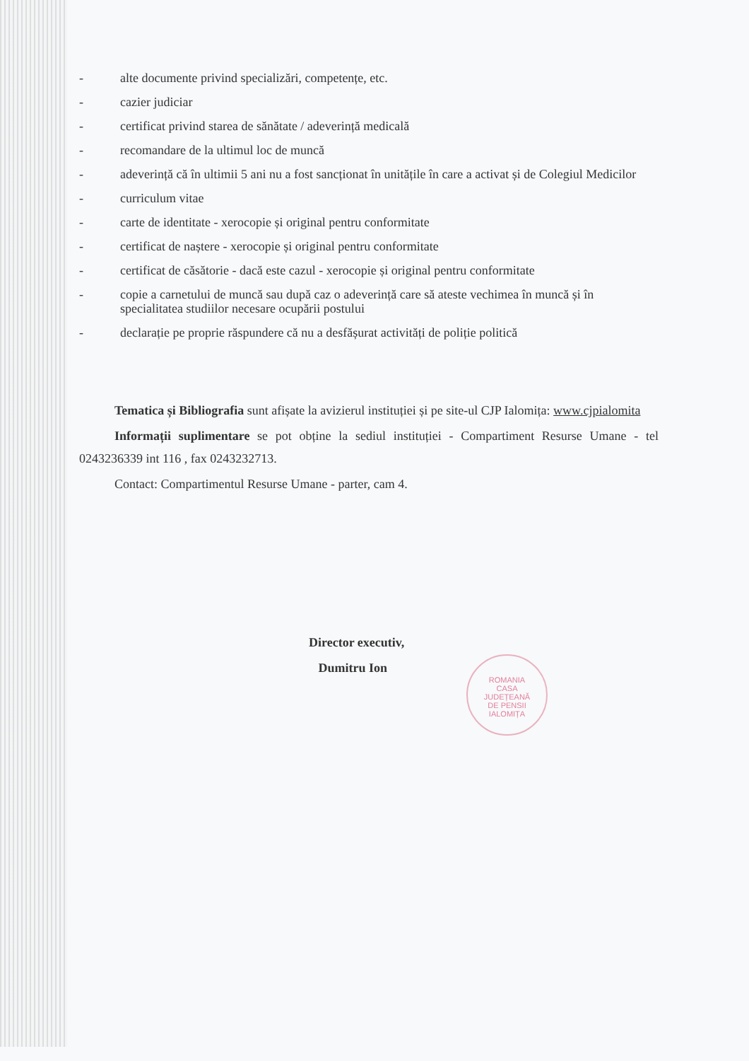- alte documente privind specializări, competențe, etc.
- cazier judiciar
- certificat privind starea de sănătate / adeverință medicală
- recomandare de la ultimul loc de muncă
- adeverință că în ultimii 5 ani nu a fost sancționat în unitățile în care a activat și de Colegiul Medicilor
- curriculum vitae
- carte de identitate - xerocopie și original pentru conformitate
- certificat de naștere - xerocopie și original pentru conformitate
- certificat de căsătorie - dacă este cazul - xerocopie și original pentru conformitate
- copie a carnetului de muncă sau după caz o adeverință care să ateste vechimea în muncă și în specialitatea studiilor necesare ocupării postului
- declarație pe proprie răspundere că nu a desfășurat activități de poliție politică
Tematica și Bibliografia sunt afișate la avizierul instituției și pe site-ul CJP Ialomița: www.cjpialomita
Informații suplimentare se pot obține la sediul instituției - Compartiment Resurse Umane - tel 0243236339 int 116 , fax 0243232713.
Contact: Compartimentul Resurse Umane - parter, cam 4.
Director executiv,
Dumitru Ion
ROMANIA
CASA
JUDEȚEANĂ
DE PENSII
IALOMIȚA